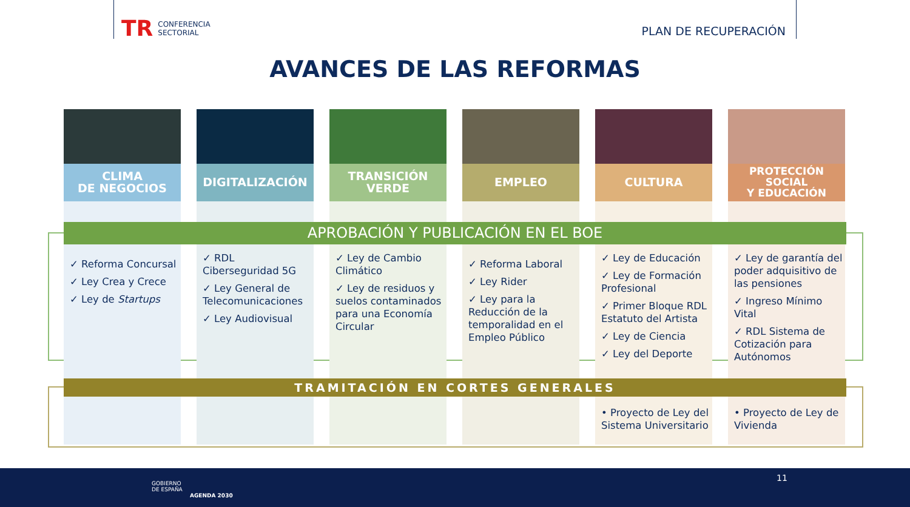TR CONFERENCIA
SECTORIAL
PLAN DE RECUPERACIÓN
AVANCES DE LAS REFORMAS
CLIMA
DE NEGOCIOS
DIGITALIZACIÓN TRANSICIÓN
VERDE
EMPLEO CULTURA PROTECCIÓN SOCIAL
Y EDUCACIÓN
APROBACIÓN Y PUBLICACIÓN EN EL BOE
✓ Reforma Concursal
✓ Ley Crea y Crece
✓ Ley de Startups
✓ RDL Ciberseguridad 5G
✓ Ley General de Telecomunicaciones
✓ Ley Audiovisual
✓ Ley de Cambio Climático
✓ Ley de residuos y suelos contaminados para una Economía Circular
✓ Reforma Laboral
✓ Ley Rider
✓ Ley para la Reducción de la temporalidad en el Empleo Público
✓ Ley de Educación
✓ Ley de Formación Profesional
✓ Primer Bloque RDL Estatuto del Artista
✓ Ley de Ciencia
✓ Ley del Deporte
✓ Ley de garantía del poder adquisitivo de las pensiones
✓ Ingreso Mínimo Vital
✓ RDL Sistema de Cotización para Autónomos
TRAMITACIÓN EN CORTES GENERALES
• Proyecto de Ley del Sistema Universitario
• Proyecto de Ley de Vivienda
GOBIERNO
DE ESPAÑA
AGENDA 2030
11